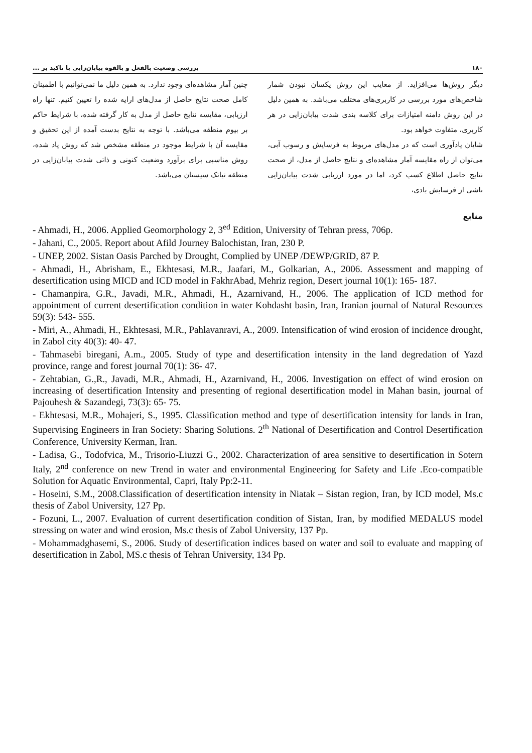۱۸۰ بررسی وضعیت بالفعل و بالقوه بیابان‌زایی با تاکید بر ...
دیگر روش‌ها می‌افزاید. از معایب این روش یکسان نبودن شمار شاخص‌های مورد بررسی در کاربری‌های مختلف می‌باشد. به همین دلیل در این روش دامنه امتیازات برای کلاسه بندی شدت بیابان‌زایی در هر کاربری، متفاوت خواهد بود.
شایان یادآوری است که در مدل‌های مربوط به فرسایش و رسوب آبی، می‌توان از راه مقایسه آمار مشاهده‌ای و نتایج حاصل از مدل، از صحت نتایج حاصل اطلاع کسب کرد، اما در مورد ارزیابی شدت بیابان‌زایی ناشی از فرسایش بادی،
چنین آمار مشاهده‌ای وجود ندارد. به همین دلیل ما نمی‌توانیم با اطمینان کامل صحت نتایج حاصل از مدل‌های ارایه شده را تعیین کنیم. تنها راه ارزیابی، مقایسه نتایج حاصل از مدل به کار گرفته شده، با شرایط حاکم بر بیوم منطقه می‌باشد. با توجه به نتایج بدست آمده از این تحقیق و مقایسه آن با شرایط موجود در منطقه مشخص شد که روش یاد شده، روش مناسبی برای برآورد وضعیت کنونی و ذاتی شدت بیابان‌زایی در منطقه نیاتک سیستان می‌باشد.
منابع
- Ahmadi, H., 2006. Applied Geomorphology 2, 3<sup>ed</sup> Edition, University of Tehran press, 706p.
- Jahani, C., 2005. Report about Afild Journey Balochistan, Iran, 230 P.
- UNEP, 2002. Sistan Oasis Parched by Drought, Complied by UNEP /DEWP/GRID, 87 P.
- Ahmadi, H., Abrisham, E., Ekhtesasi, M.R., Jaafari, M., Golkarian, A., 2006. Assessment and mapping of desertification using MICD and ICD model in FakhrAbad, Mehriz region, Desert journal 10(1): 165- 187.
- Chamanpira, G.R., Javadi, M.R., Ahmadi, H., Azarnivand, H., 2006. The application of ICD method for appointment of current desertification condition in water Kohdasht basin, Iran, Iranian journal of Natural Resources 59(3): 543- 555.
- Miri, A., Ahmadi, H., Ekhtesasi, M.R., Pahlavanravi, A., 2009. Intensification of wind erosion of incidence drought, in Zabol city 40(3): 40- 47.
- Tahmasebi biregani, A.m., 2005. Study of type and desertification intensity in the land degredation of Yazd province, range and forest journal 70(1): 36- 47.
- Zehtabian, G.,R., Javadi, M.R., Ahmadi, H., Azarnivand, H., 2006. Investigation on effect of wind erosion on increasing of desertification Intensity and presenting of regional desertification model in Mahan basin, journal of Pajouhesh & Sazandegi, 73(3): 65- 75.
- Ekhtesasi, M.R., Mohajeri, S., 1995. Classification method and type of desertification intensity for lands in Iran, Supervising Engineers in Iran Society: Sharing Solutions. 2<sup>th</sup> National of Desertification and Control Desertification Conference, University Kerman, Iran.
- Ladisa, G., Todofvica, M., Trisorio-Liuzzi G., 2002. Characterization of area sensitive to desertification in Sotern Italy, 2<sup>nd</sup> conference on new Trend in water and environmental Engineering for Safety and Life .Eco-compatible Solution for Aquatic Environmental, Capri, Italy Pp:2-11.
- Hoseini, S.M., 2008.Classification of desertification intensity in Niatak – Sistan region, Iran, by ICD model, Ms.c thesis of Zabol University, 127 Pp.
- Fozuni, L., 2007. Evaluation of current desertification condition of Sistan, Iran, by modified MEDALUS model stressing on water and wind erosion, Ms.c thesis of Zabol University, 137 Pp.
- Mohammadghasemi, S., 2006. Study of desertification indices based on water and soil to evaluate and mapping of desertification in Zabol, MS.c thesis of Tehran University, 134 Pp.